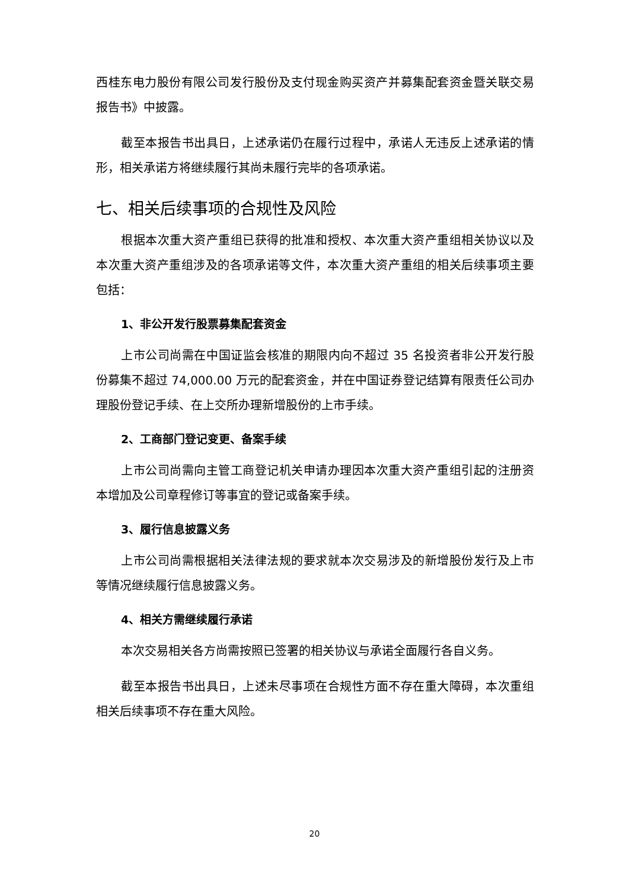西桂东电力股份有限公司发行股份及支付现金购买资产并募集配套资金暨关联交易报告书》中披露。
截至本报告书出具日，上述承诺仍在履行过程中，承诺人无违反上述承诺的情形，相关承诺方将继续履行其尚未履行完毕的各项承诺。
七、相关后续事项的合规性及风险
根据本次重大资产重组已获得的批准和授权、本次重大资产重组相关协议以及本次重大资产重组涉及的各项承诺等文件，本次重大资产重组的相关后续事项主要包括：
1、非公开发行股票募集配套资金
上市公司尚需在中国证监会核准的期限内向不超过 35 名投资者非公开发行股份募集不超过 74,000.00 万元的配套资金，并在中国证券登记结算有限责任公司办理股份登记手续、在上交所办理新增股份的上市手续。
2、工商部门登记变更、备案手续
上市公司尚需向主管工商登记机关申请办理因本次重大资产重组引起的注册资本增加及公司章程修订等事宜的登记或备案手续。
3、履行信息披露义务
上市公司尚需根据相关法律法规的要求就本次交易涉及的新增股份发行及上市等情况继续履行信息披露义务。
4、相关方需继续履行承诺
本次交易相关各方尚需按照已签署的相关协议与承诺全面履行各自义务。
截至本报告书出具日，上述未尽事项在合规性方面不存在重大障碍，本次重组相关后续事项不存在重大风险。
20